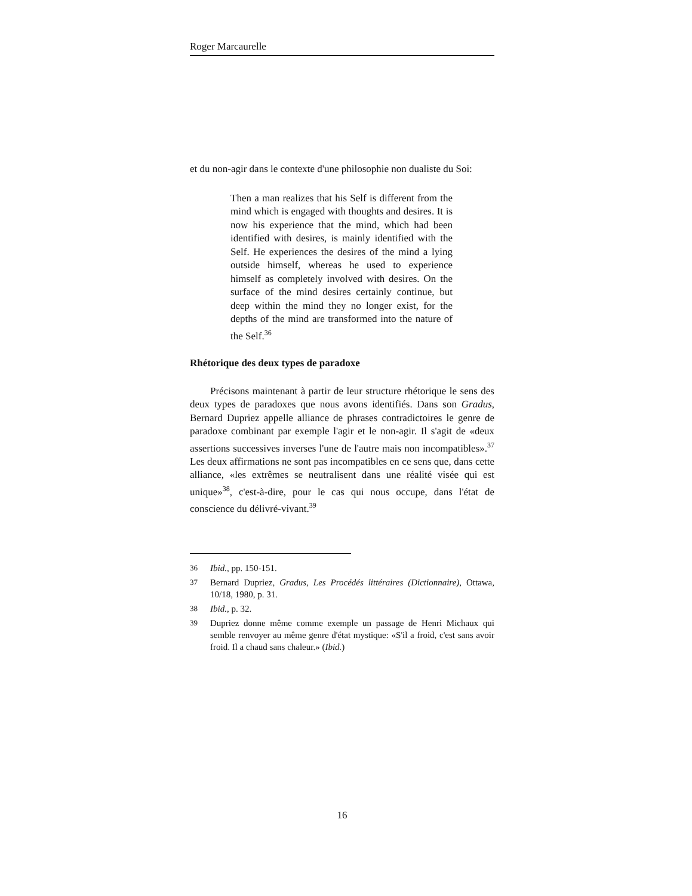Roger Marcaurelle
et du non-agir dans le contexte d'une philosophie non dualiste du Soi:
Then a man realizes that his Self is different from the mind which is engaged with thoughts and desires. It is now his experience that the mind, which had been identified with desires, is mainly identified with the Self. He experiences the desires of the mind a lying outside himself, whereas he used to experience himself as completely involved with desires. On the surface of the mind desires certainly continue, but deep within the mind they no longer exist, for the depths of the mind are transformed into the nature of the Self.<sup>36</sup>
Rhétorique des deux types de paradoxe
Précisons maintenant à partir de leur structure rhétorique le sens des deux types de paradoxes que nous avons identifiés. Dans son Gradus, Bernard Dupriez appelle alliance de phrases contradictoires le genre de paradoxe combinant par exemple l'agir et le non-agir. Il s'agit de «deux assertions successives inverses l'une de l'autre mais non incompatibles».<sup>37</sup> Les deux affirmations ne sont pas incompatibles en ce sens que, dans cette alliance, «les extrêmes se neutralisent dans une réalité visée qui est unique»<sup>38</sup>, c'est-à-dire, pour le cas qui nous occupe, dans l'état de conscience du délivré-vivant.<sup>39</sup>
36 Ibid., pp. 150-151.
37 Bernard Dupriez, Gradus, Les Procédés littéraires (Dictionnaire), Ottawa, 10/18, 1980, p. 31.
38 Ibid., p. 32.
39 Dupriez donne même comme exemple un passage de Henri Michaux qui semble renvoyer au même genre d'état mystique: «S'il a froid, c'est sans avoir froid. Il a chaud sans chaleur.» (Ibid.)
16